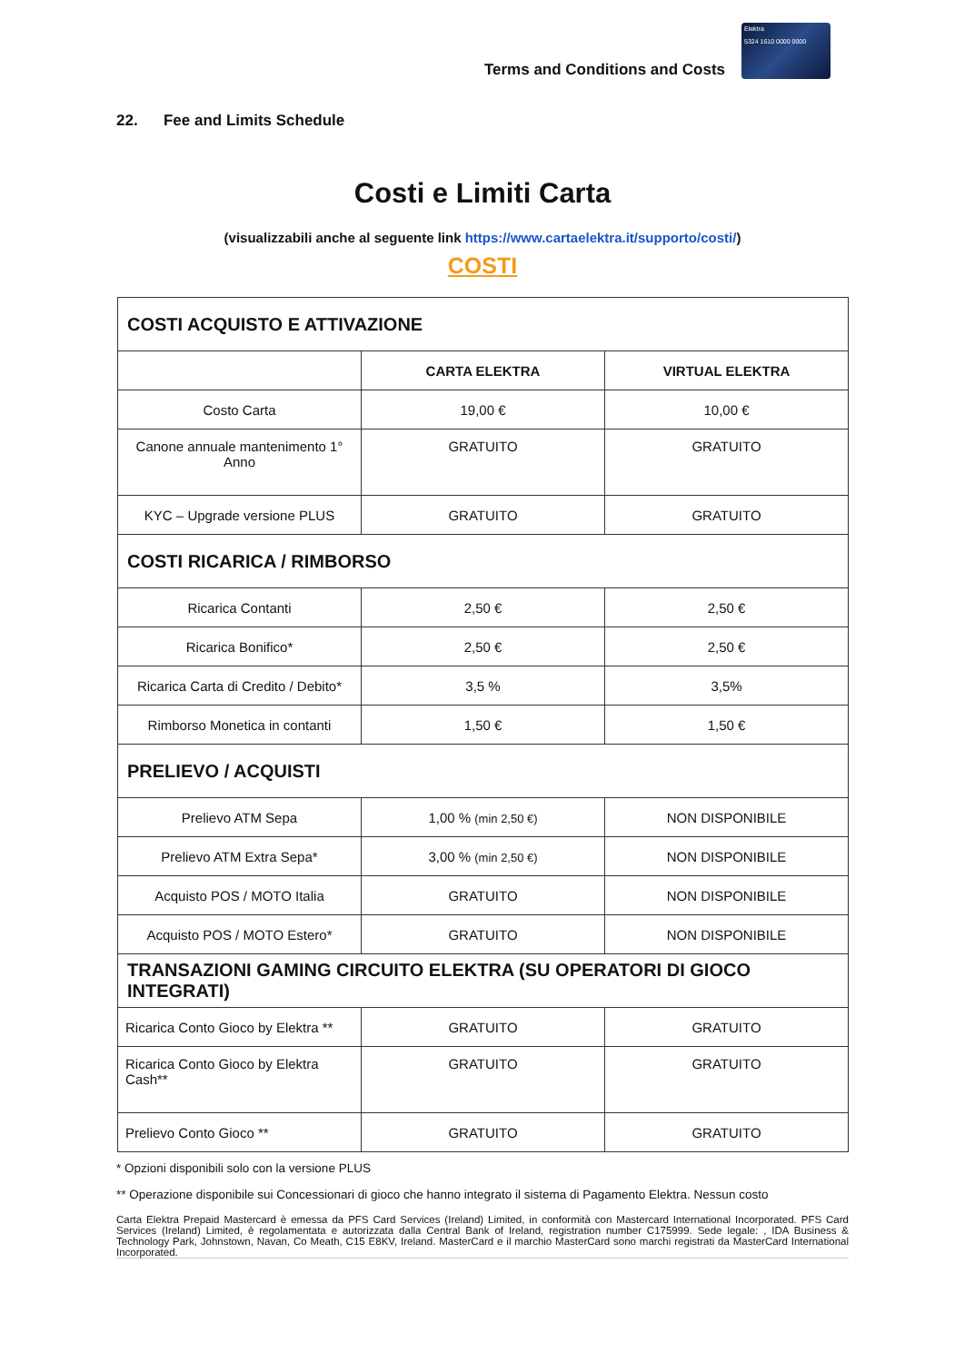Terms and Conditions and Costs
Elektra
5324 1610 0000 0000
22. Fee and Limits Schedule
Costi e Limiti Carta
(visualizzabili anche al seguente link https://www.cartaelektra.it/supporto/costi/)
COSTI
| COSTI ACQUISTO E ATTIVAZIONE | | |
| | CARTA ELEKTRA | VIRTUAL ELEKTRA |
| Costo Carta | 19,00 € | 10,00 € |
| Canone annuale mantenimento 1° Anno | GRATUITO | GRATUITO |
| KYC – Upgrade versione PLUS | GRATUITO | GRATUITO |
| COSTI RICARICA / RIMBORSO | | |
| Ricarica Contanti | 2,50 € | 2,50 € |
| Ricarica Bonifico* | 2,50 € | 2,50 € |
| Ricarica Carta di Credito / Debito* | 3,5 % | 3,5% |
| Rimborso Monetica in contanti | 1,50 € | 1,50 € |
| PRELIEVO / ACQUISTI | | |
| Prelievo ATM Sepa | 1,00 % (min 2,50 €) | NON DISPONIBILE |
| Prelievo ATM Extra Sepa* | 3,00 % (min 2,50 €) | NON DISPONIBILE |
| Acquisto POS / MOTO Italia | GRATUITO | NON DISPONIBILE |
| Acquisto POS / MOTO Estero* | GRATUITO | NON DISPONIBILE |
| TRANSAZIONI GAMING CIRCUITO ELEKTRA (SU OPERATORI DI GIOCO INTEGRATI) | | |
| Ricarica Conto Gioco by Elektra ** | GRATUITO | GRATUITO |
| Ricarica Conto Gioco by Elektra Cash** | GRATUITO | GRATUITO |
| Prelievo Conto Gioco ** | GRATUITO | GRATUITO |
* Opzioni disponibili solo con la versione PLUS
** Operazione disponibile sui Concessionari di gioco che hanno integrato il sistema di Pagamento Elektra. Nessun costo
Carta Elektra Prepaid Mastercard è emessa da PFS Card Services (Ireland) Limited, in conformità con Mastercard International Incorporated. PFS Card Services (Ireland) Limited, è regolamentata e autorizzata dalla Central Bank of Ireland, registration number C175999. Sede legale: , IDA Business & Technology Park, Johnstown, Navan, Co Meath, C15 E8KV, Ireland. MasterCard e il marchio MasterCard sono marchi registrati da MasterCard International Incorporated.